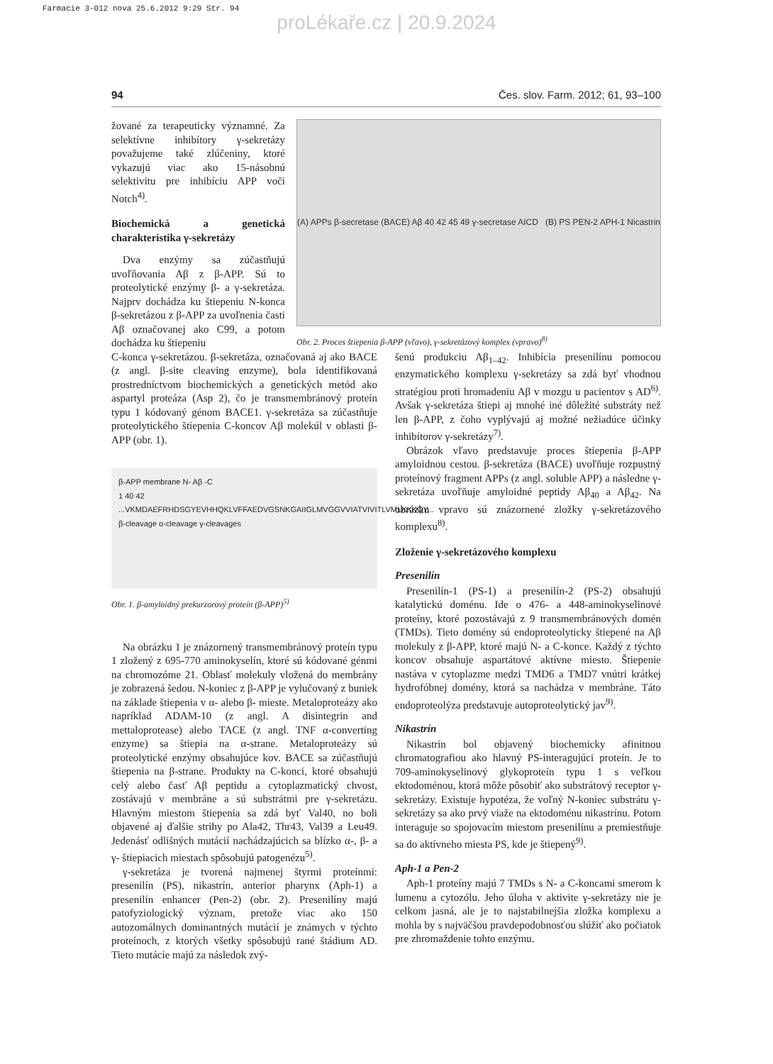Farmacie 3-012 nova 25.6.2012 9:29 Str. 94
proLékaře.cz | 20.9.2024
94 Čes. slov. Farm. 2012; 61, 93–100
žované za terapeuticky významné. Za selektívne inhibítory γ-sekretázy považujeme také zlúčeniny, ktoré vykazujú viac ako 15-násobnú selektivitu pre inhibíciu APP voči Notch<sup>4)</sup>.
Biochemická a genetická charakteristika γ-sekretázy
Dva enzýmy sa zúčastňujú uvoľňovania Aβ z β-APP. Sú to proteolytické enzýmy β- a γ-sekretáza. Najprv dochádza ku štiepeniu N-konca β-sekretázou z β-APP za uvoľnenia časti Aβ označovanej ako C99, a potom dochádza ku štiepeniu
(A) APPs β-secretase (BACE) Aβ 40 42 45 49 γ-secretase AICD (B) PS PEN-2 APH-1 Nicastrin
Obr. 2. Proces štiepenia β-APP (vľavo), γ-sekretázový komplex (vpravo)<sup>8)</sup>
C-konca γ-sekretázou. β-sekretáza, označovaná aj ako BACE (z angl. β-site cleaving enzyme), bola identifikovaná prostredníctvom biochemických a genetických metód ako aspartyl proteáza (Asp 2), čo je transmembránový proteín typu 1 kódovaný génom BACE1. γ-sekretáza sa zúčastňuje proteolytického štiepenia C-koncov Aβ molekúl v oblasti β-APP (obr. 1).
β-APP membrane N- Aβ -C
1 40 42
...VKMDAEFRHDSGYEVHHQKLVFFAEDVGSNKGAIIGLMVGGVVIATVIVITLVMLKKKQY...
β-cleavage α-cleavage γ-cleavages
Obr. 1. β-amyloidný prekurzorový proteín (β-APP)<sup>5)</sup>
Na obrázku 1 je znázornený transmembránový proteín typu 1 zložený z 695-770 aminokyselín, ktoré sú kódované génmi na chromozóme 21. Oblasť molekuly vložená do membrány je zobrazená šedou. N-koniec z β-APP je vylučovaný z buniek na základe štiepenia v α- alebo β- mieste. Metaloproteázy ako napríklad ADAM-10 (z angl. A disintegrin and mettaloprotease) alebo TACE (z angl. TNF α-converting enzyme) sa štiepia na α-strane. Metaloproteázy sú proteolytické enzýmy obsahujúce kov. BACE sa zúčastňujú štiepenia na β-strane. Produkty na C-konci, ktoré obsahujú celý alebo časť Aβ peptidu a cytoplazmatický chvost, zostávajú v membráne a sú substrátmi pre γ-sekretázu. Hlavným miestom štiepenia sa zdá byť Val40, no boli objavené aj ďalšie strihy po Ala42, Thr43, Val39 a Leu49. Jedenásť odlišných mutácií nachádzajúcich sa blízko α-, β- a γ- štiepiacich miestach spôsobujú patogenézu<sup>5)</sup>.
γ-sekretáza je tvorená najmenej štyrmi proteínmi: presenilín (PS), nikastrín, anterior pharynx (Aph-1) a presenilín enhancer (Pen-2) (obr. 2). Presenilíny majú patofyziologický význam, pretože viac ako 150 autozomálnych dominantných mutácií je známych v týchto proteínoch, z ktorých všetky spôsobujú rané štádium AD. Tieto mutácie majú za následok zvý-
šenú produkciu Aβ<sub>1–42</sub>. Inhibícia presenilínu pomocou enzymatického komplexu γ-sekretázy sa zdá byť vhodnou stratégiou proti hromadeniu Aβ v mozgu u pacientov s AD<sup>6)</sup>. Avšak γ-sekretáza štiepi aj mnohé iné dôležité substráty než len β-APP, z čoho vyplývajú aj možné nežiadúce účinky inhibítorov γ-sekretázy<sup>7)</sup>.
Obrázok vľavo predstavuje proces štiepenia β-APP amyloidnou cestou. β-sekretáza (BACE) uvoľňuje rozpustný proteínový fragment APPs (z angl. soluble APP) a následne γ-sekretáza uvoľňuje amyloidné peptidy Aβ<sub>40</sub> a Aβ<sub>42</sub>. Na obrázku vpravo sú znázornené zložky γ-sekretázového komplexu<sup>8)</sup>.
Zloženie γ-sekretázového komplexu
Presenilín
Presenilín-1 (PS-1) a presenilín-2 (PS-2) obsahujú katalytickú doménu. Ide o 476- a 448-aminokyselinové proteíny, ktoré pozostávajú z 9 transmembránových domén (TMDs). Tieto domény sú endoproteolyticky štiepené na Aβ molekuly z β-APP, ktoré majú N- a C-konce. Každý z týchto koncov obsahuje aspartátové aktívne miesto. Štiepenie nastáva v cytoplazme medzi TMD6 a TMD7 vnútri krátkej hydrofóbnej domény, ktorá sa nachádza v membráne. Táto endoproteolýza predstavuje autoproteolytický jav<sup>9)</sup>.
Nikastrín
Nikastrín bol objavený biochemicky afinitnou chromatografiou ako hlavný PS-interagujúci proteín. Je to 709-aminokyselinový glykoproteín typu 1 s veľkou ektodoménou, ktorá môže pôsobiť ako substrátový receptor γ-sekretázy. Existuje hypotéza, že voľný N-koniec substrátu γ-sekretázy sa ako prvý viaže na ektodoménu nikastrínu. Potom interaguje so spojovacím miestom presenilínu a premiestňuje sa do aktívneho miesta PS, kde je štiepený<sup>9)</sup>.
Aph-1 a Pen-2
Aph-1 proteíny majú 7 TMDs s N- a C-koncami smerom k lumenu a cytozólu. Jeho úloha v aktivite γ-sekretázy nie je celkom jasná, ale je to najstabilnejšia zložka komplexu a mohla by s najväčšou pravdepodobnosťou slúžiť ako počiatok pre zhromaždenie tohto enzýmu.